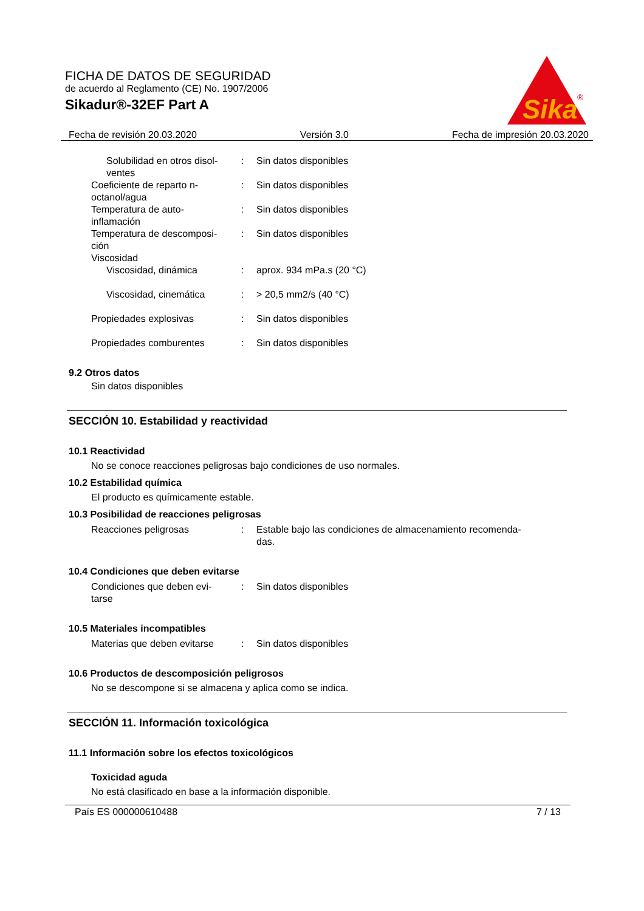FICHA DE DATOS DE SEGURIDAD
de acuerdo al Reglamento (CE) No. 1907/2006
Sikadur®-32EF Part A
Sika
®
Fecha de revisión 20.03.2020 Versión 3.0 Fecha de impresión 20.03.2020
Solubilidad en otros disol-
ventes
: Sin datos disponibles
Coeficiente de reparto n-
octanol/agua
: Sin datos disponibles
Temperatura de auto-
inflamación
: Sin datos disponibles
Temperatura de descomposi-
ción
: Sin datos disponibles
Viscosidad
Viscosidad, dinámica : aprox. 934 mPa.s (20 °C)
Viscosidad, cinemática : > 20,5 mm2/s (40 °C)
Propiedades explosivas : Sin datos disponibles
Propiedades comburentes : Sin datos disponibles
9.2 Otros datos
Sin datos disponibles
SECCIÓN 10. Estabilidad y reactividad
10.1 Reactividad
No se conoce reacciones peligrosas bajo condiciones de uso normales.
10.2 Estabilidad química
El producto es químicamente estable.
10.3 Posibilidad de reacciones peligrosas
Reacciones peligrosas : Estable bajo las condiciones de almacenamiento recomenda-
das.
10.4 Condiciones que deben evitarse
Condiciones que deben evi-
tarse
: Sin datos disponibles
10.5 Materiales incompatibles
Materias que deben evitarse
: Sin datos disponibles
10.6 Productos de descomposición peligrosos
No se descompone si se almacena y aplica como se indica.
SECCIÓN 11. Información toxicológica
11.1 Información sobre los efectos toxicológicos
Toxicidad aguda
No está clasificado en base a la información disponible.
País ES 000000610488 7 / 13